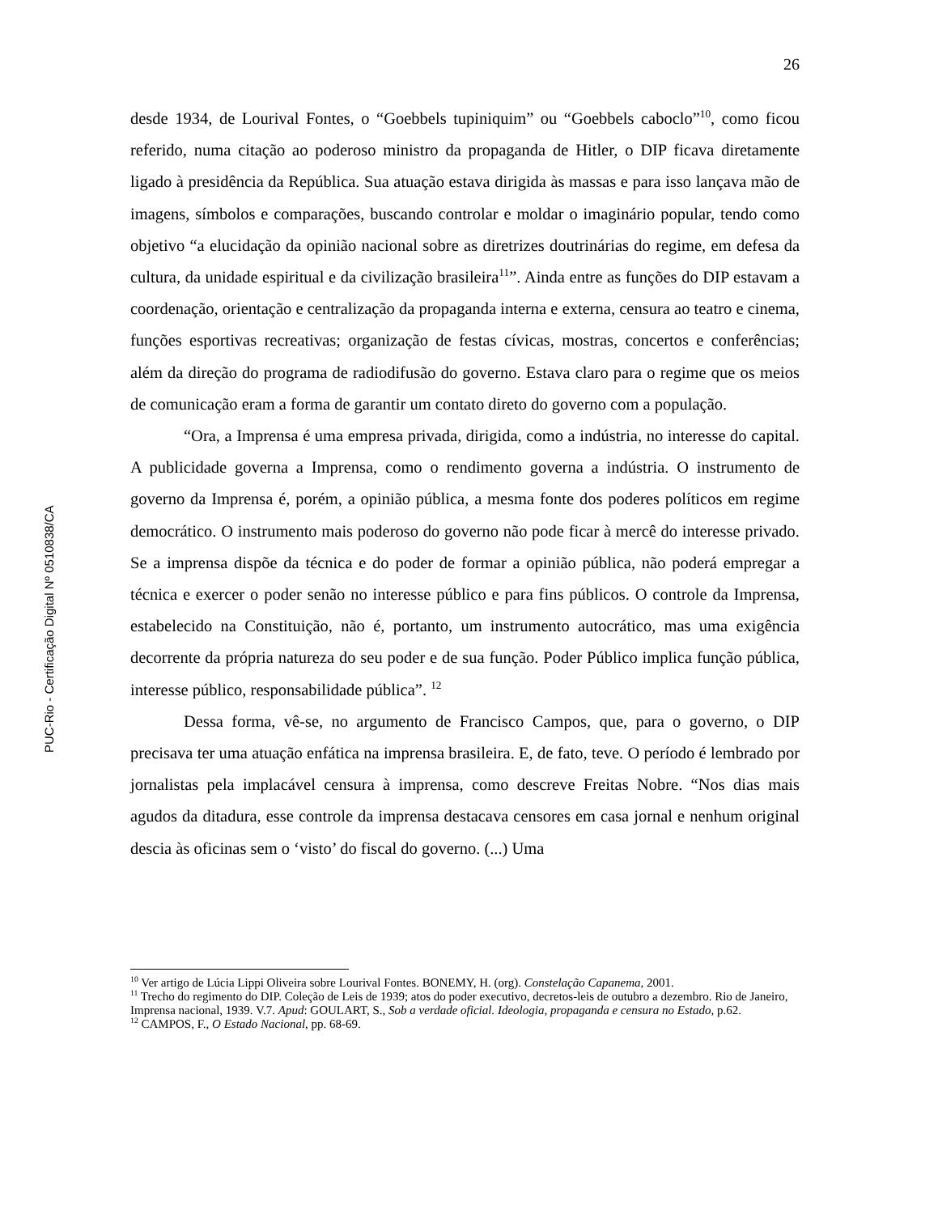26
desde 1934, de Lourival Fontes, o “Goebbels tupiniquim” ou “Goebbels caboclo”<sup>10</sup>, como ficou referido, numa citação ao poderoso ministro da propaganda de Hitler, o DIP ficava diretamente ligado à presidência da República. Sua atuação estava dirigida às massas e para isso lançava mão de imagens, símbolos e comparações, buscando controlar e moldar o imaginário popular, tendo como objetivo “a elucidação da opinião nacional sobre as diretrizes doutrinárias do regime, em defesa da cultura, da unidade espiritual e da civilização brasileira<sup>11</sup>”. Ainda entre as funções do DIP estavam a coordenação, orientação e centralização da propaganda interna e externa, censura ao teatro e cinema, funções esportivas recreativas; organização de festas cívicas, mostras, concertos e conferências; além da direção do programa de radiodifusão do governo. Estava claro para o regime que os meios de comunicação eram a forma de garantir um contato direto do governo com a população.
“Ora, a Imprensa é uma empresa privada, dirigida, como a indústria, no interesse do capital. A publicidade governa a Imprensa, como o rendimento governa a indústria. O instrumento de governo da Imprensa é, porém, a opinião pública, a mesma fonte dos poderes políticos em regime democrático. O instrumento mais poderoso do governo não pode ficar à mercê do interesse privado. Se a imprensa dispõe da técnica e do poder de formar a opinião pública, não poderá empregar a técnica e exercer o poder senão no interesse público e para fins públicos. O controle da Imprensa, estabelecido na Constituição, não é, portanto, um instrumento autocrático, mas uma exigência decorrente da própria natureza do seu poder e de sua função. Poder Público implica função pública, interesse público, responsabilidade pública”. <sup>12</sup>
Dessa forma, vê-se, no argumento de Francisco Campos, que, para o governo, o DIP precisava ter uma atuação enfática na imprensa brasileira. E, de fato, teve. O período é lembrado por jornalistas pela implacável censura à imprensa, como descreve Freitas Nobre. “Nos dias mais agudos da ditadura, esse controle da imprensa destacava censores em casa jornal e nenhum original descia às oficinas sem o ‘visto’ do fiscal do governo. (...) Uma
<sup>10</sup> Ver artigo de Lúcia Lippi Oliveira sobre Lourival Fontes. BONEMY, H. (org). Constelação Capanema, 2001.
<sup>11</sup> Trecho do regimento do DIP. Coleção de Leis de 1939; atos do poder executivo, decretos-leis de outubro a dezembro. Rio de Janeiro, Imprensa nacional, 1939. V.7. Apud: GOULART, S., Sob a verdade oficial. Ideologia, propaganda e censura no Estado, p.62.
<sup>12</sup> CAMPOS, F., O Estado Nacional, pp. 68-69.
PUC-Rio - Certificação Digital Nº 0510838/CA